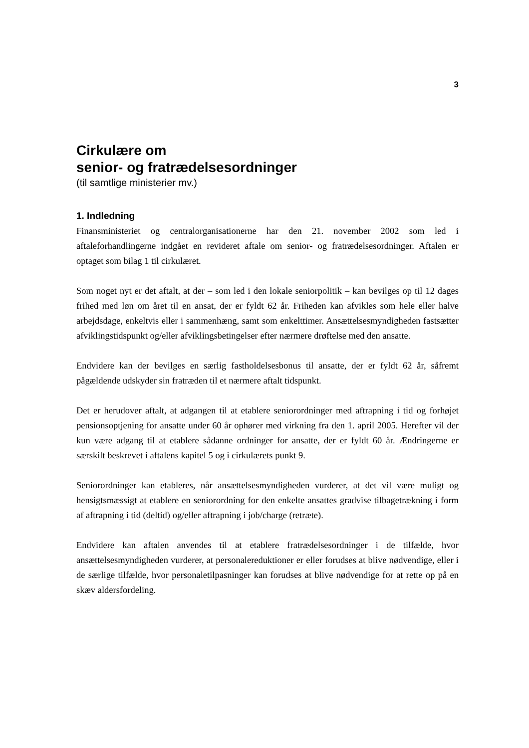3
Cirkulære om
senior- og fratrædelsesordninger
(til samtlige ministerier mv.)
1. Indledning
Finansministeriet og centralorganisationerne har den 21. november 2002 som led i aftaleforhandlingerne indgået en revideret aftale om senior- og fratrædelsesordninger. Aftalen er optaget som bilag 1 til cirkulæret.
Som noget nyt er det aftalt, at der – som led i den lokale seniorpolitik – kan bevilges op til 12 dages frihed med løn om året til en ansat, der er fyldt 62 år. Friheden kan afvikles som hele eller halve arbejdsdage, enkeltvis eller i sammenhæng, samt som enkelttimer. Ansættelsesmyndigheden fastsætter afviklingstidspunkt og/eller afviklingsbetingelser efter nærmere drøftelse med den ansatte.
Endvidere kan der bevilges en særlig fastholdelsesbonus til ansatte, der er fyldt 62 år, såfremt pågældende udskyder sin fratræden til et nærmere aftalt tidspunkt.
Det er herudover aftalt, at adgangen til at etablere seniorordninger med aftrapning i tid og forhøjet pensionsoptjening for ansatte under 60 år ophører med virkning fra den 1. april 2005. Herefter vil der kun være adgang til at etablere sådanne ordninger for ansatte, der er fyldt 60 år. Ændringerne er særskilt beskrevet i aftalens kapitel 5 og i cirkulærets punkt 9.
Seniorordninger kan etableres, når ansættelsesmyndigheden vurderer, at det vil være muligt og hensigtsmæssigt at etablere en seniorordning for den enkelte ansattes gradvise tilbagetrækning i form af aftrapning i tid (deltid) og/eller aftrapning i job/charge (retræte).
Endvidere kan aftalen anvendes til at etablere fratrædelsesordninger i de tilfælde, hvor ansættelsesmyndigheden vurderer, at personalereduktioner er eller forudses at blive nødvendige, eller i de særlige tilfælde, hvor personaletilpasninger kan forudses at blive nødvendige for at rette op på en skæv aldersfordeling.